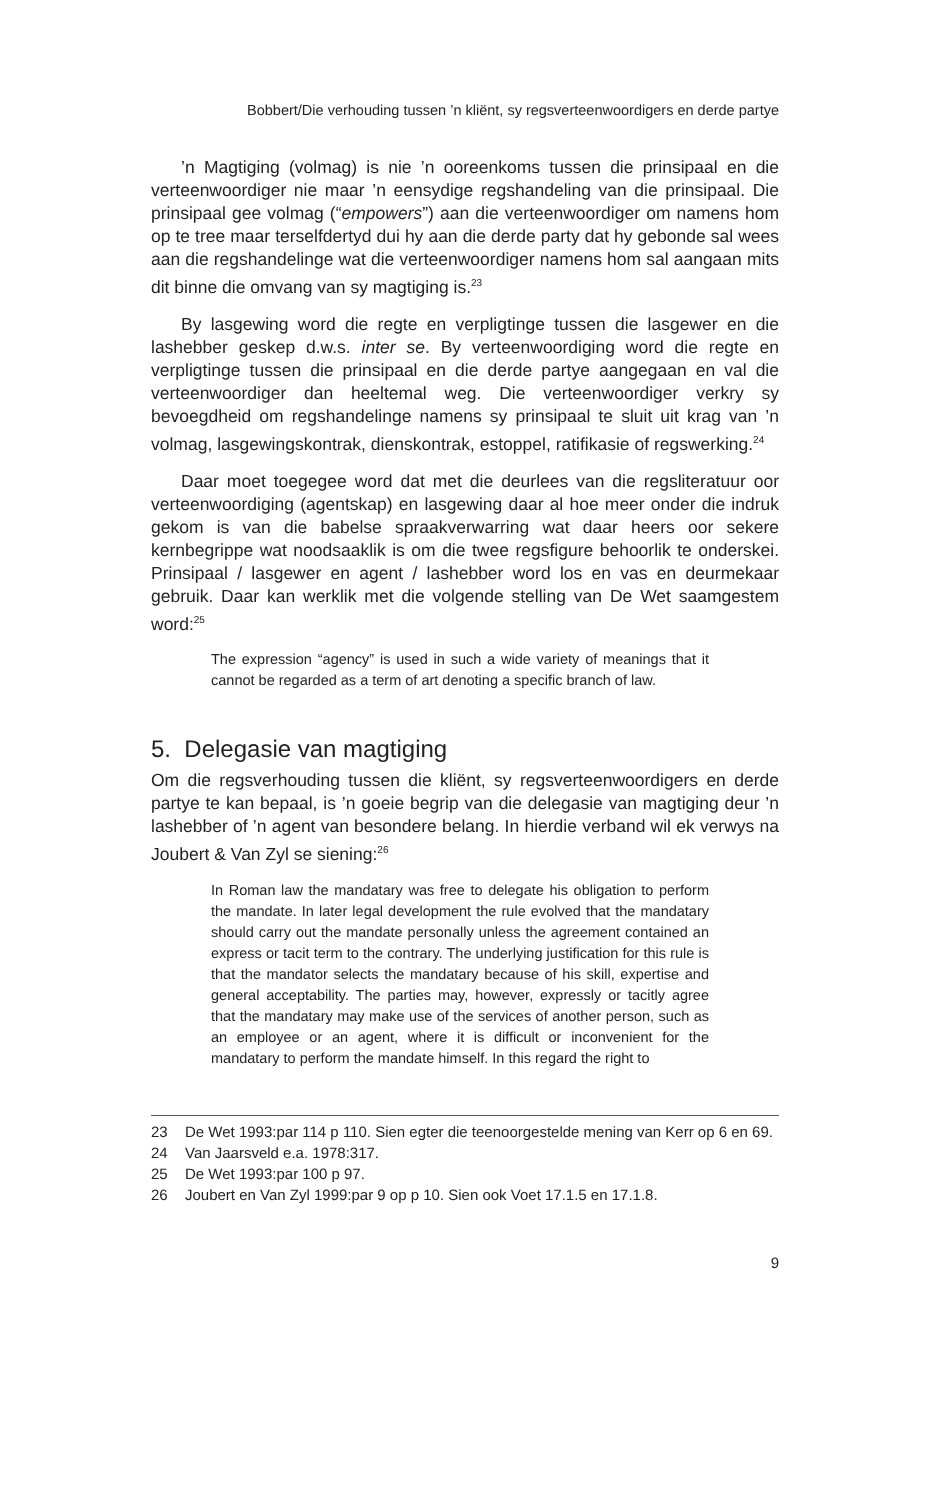Bobbert/Die verhouding tussen ’n kliënt, sy regsverteenwoordigers en derde partye
’n Magtiging (volmag) is nie ’n ooreenkoms tussen die prinsipaal en die verteenwoordiger nie maar ’n eensydige regshandeling van die prinsipaal. Die prinsipaal gee volmag (“empowers”) aan die verteenwoordiger om namens hom op te tree maar terselfdertyd dui hy aan die derde party dat hy gebonde sal wees aan die regshandelinge wat die verteenwoordiger namens hom sal aangaan mits dit binne die omvang van sy magtiging is.<sup>23</sup>
By lasgewing word die regte en verpligtinge tussen die lasgewer en die lashebber geskep d.w.s. inter se. By verteenwoordiging word die regte en verpligtinge tussen die prinsipaal en die derde partye aangegaan en val die verteenwoordiger dan heeltemal weg. Die verteenwoordiger verkry sy bevoegdheid om regshandelinge namens sy prinsipaal te sluit uit krag van ’n volmag, lasgewingskontrak, dienskontrak, estoppel, ratifikasie of regswerking.<sup>24</sup>
Daar moet toegegee word dat met die deurlees van die regsliteratuur oor verteenwoordiging (agentskap) en lasgewing daar al hoe meer onder die indruk gekom is van die babelse spraakverwarring wat daar heers oor sekere kernbegrippe wat noodsaaklik is om die twee regsfigure behoorlik te onderskei. Prinsipaal / lasgewer en agent / lashebber word los en vas en deurmekaar gebruik. Daar kan werklik met die volgende stelling van De Wet saamgestem word:<sup>25</sup>
The expression “agency” is used in such a wide variety of meanings that it cannot be regarded as a term of art denoting a specific branch of law.
5. Delegasie van magtiging
Om die regsverhouding tussen die kliënt, sy regsverteenwoordigers en derde partye te kan bepaal, is ’n goeie begrip van die delegasie van magtiging deur ’n lashebber of ’n agent van besondere belang. In hierdie verband wil ek verwys na Joubert & Van Zyl se siening:<sup>26</sup>
In Roman law the mandatary was free to delegate his obligation to perform the mandate. In later legal development the rule evolved that the mandatary should carry out the mandate personally unless the agreement contained an express or tacit term to the contrary. The underlying justification for this rule is that the mandator selects the mandatary because of his skill, expertise and general acceptability. The parties may, however, expressly or tacitly agree that the mandatary may make use of the services of another person, such as an employee or an agent, where it is difficult or inconvenient for the mandatary to perform the mandate himself. In this regard the right to
23 De Wet 1993:par 114 p 110. Sien egter die teenoorgestelde mening van Kerr op 6 en 69.
24 Van Jaarsveld e.a. 1978:317.
25 De Wet 1993:par 100 p 97.
26 Joubert en Van Zyl 1999:par 9 op p 10. Sien ook Voet 17.1.5 en 17.1.8.
9